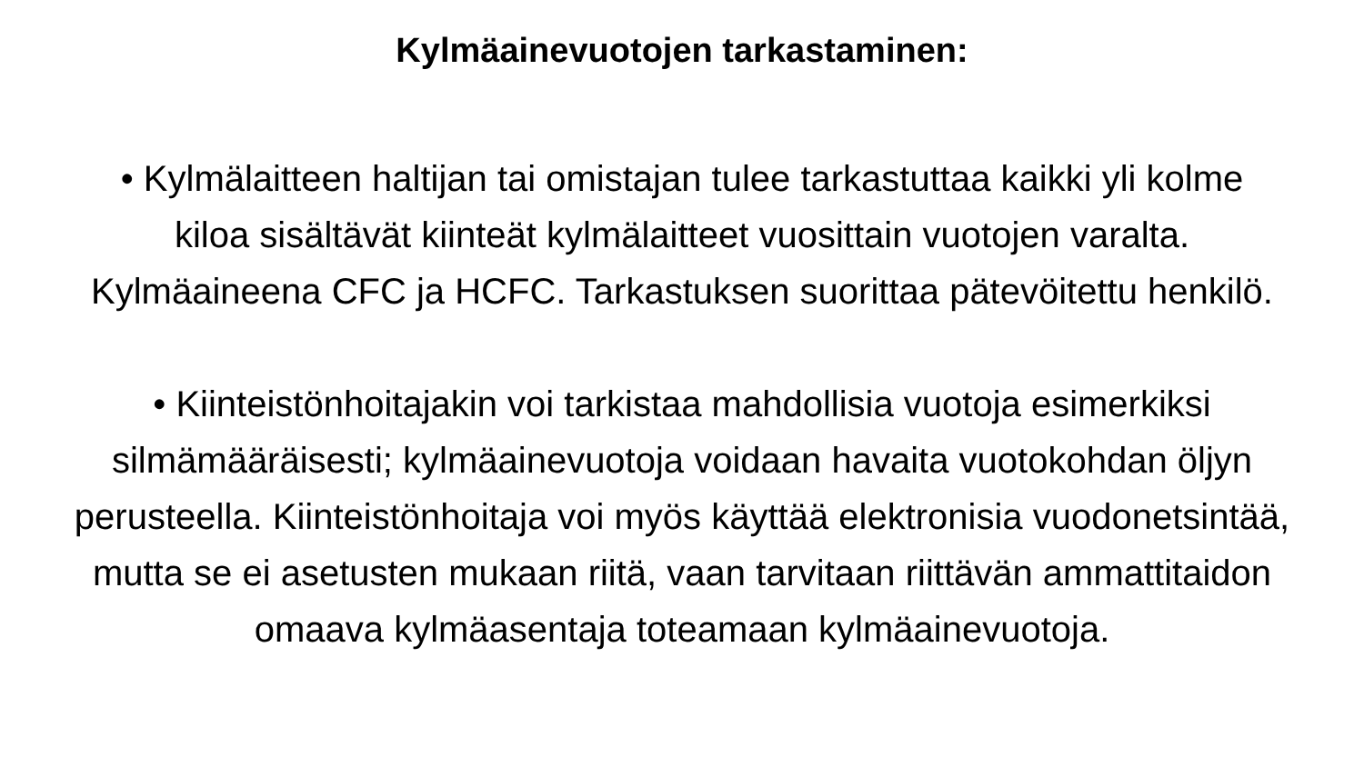Kylmäainevuotojen tarkastaminen:
• Kylmälaitteen haltijan tai omistajan tulee tarkastuttaa kaikki yli kolme kiloa sisältävät kiinteät kylmälaitteet vuosittain vuotojen varalta. Kylmäaineena CFC ja HCFC. Tarkastuksen suorittaa pätevöitettu henkilö.
• Kiinteistönhoitajakin voi tarkistaa mahdollisia vuotoja esimerkiksi silmämääräisesti; kylmäainevuotoja voidaan havaita vuotokohdan öljyn perusteella. Kiinteistönhoitaja voi myös käyttää elektronisia vuodonetsintää, mutta se ei asetusten mukaan riitä, vaan tarvitaan riittävän ammattitaidon omaava kylmäasentaja toteamaan kylmäainevuotoja.